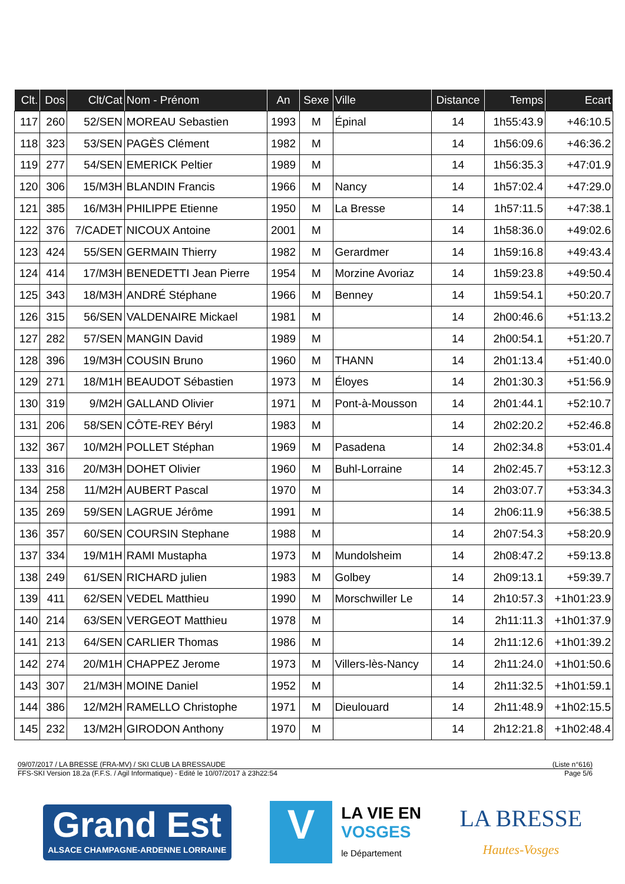| Clt. | Dos | Clt/Cat | Nom - Prénom | An | Sexe | Ville | Distance | Temps | Ecart |
| --- | --- | --- | --- | --- | --- | --- | --- | --- | --- |
| 117 | 260 | 52/SEN | MOREAU Sebastien | 1993 | M | Épinal | 14 | 1h55:43.9 | +46:10.5 |
| 118 | 323 | 53/SEN | PAGÈS Clément | 1982 | M | | 14 | 1h56:09.6 | +46:36.2 |
| 119 | 277 | 54/SEN | EMERICK Peltier | 1989 | M | | 14 | 1h56:35.3 | +47:01.9 |
| 120 | 306 | 15/M3H | BLANDIN Francis | 1966 | M | Nancy | 14 | 1h57:02.4 | +47:29.0 |
| 121 | 385 | 16/M3H | PHILIPPE Etienne | 1950 | M | La Bresse | 14 | 1h57:11.5 | +47:38.1 |
| 122 | 376 | 7/CADET | NICOUX Antoine | 2001 | M | | 14 | 1h58:36.0 | +49:02.6 |
| 123 | 424 | 55/SEN | GERMAIN Thierry | 1982 | M | Gerardmer | 14 | 1h59:16.8 | +49:43.4 |
| 124 | 414 | 17/M3H | BENEDETTI Jean Pierre | 1954 | M | Morzine Avoriaz | 14 | 1h59:23.8 | +49:50.4 |
| 125 | 343 | 18/M3H | ANDRÉ Stéphane | 1966 | M | Benney | 14 | 1h59:54.1 | +50:20.7 |
| 126 | 315 | 56/SEN | VALDENAIRE Mickael | 1981 | M | | 14 | 2h00:46.6 | +51:13.2 |
| 127 | 282 | 57/SEN | MANGIN David | 1989 | M | | 14 | 2h00:54.1 | +51:20.7 |
| 128 | 396 | 19/M3H | COUSIN Bruno | 1960 | M | THANN | 14 | 2h01:13.4 | +51:40.0 |
| 129 | 271 | 18/M1H | BEAUDOT Sébastien | 1973 | M | Éloyes | 14 | 2h01:30.3 | +51:56.9 |
| 130 | 319 | 9/M2H | GALLAND Olivier | 1971 | M | Pont-à-Mousson | 14 | 2h01:44.1 | +52:10.7 |
| 131 | 206 | 58/SEN | CÔTE-REY Béryl | 1983 | M | | 14 | 2h02:20.2 | +52:46.8 |
| 132 | 367 | 10/M2H | POLLET Stéphan | 1969 | M | Pasadena | 14 | 2h02:34.8 | +53:01.4 |
| 133 | 316 | 20/M3H | DOHET Olivier | 1960 | M | Buhl-Lorraine | 14 | 2h02:45.7 | +53:12.3 |
| 134 | 258 | 11/M2H | AUBERT Pascal | 1970 | M | | 14 | 2h03:07.7 | +53:34.3 |
| 135 | 269 | 59/SEN | LAGRUE Jérôme | 1991 | M | | 14 | 2h06:11.9 | +56:38.5 |
| 136 | 357 | 60/SEN | COURSIN Stephane | 1988 | M | | 14 | 2h07:54.3 | +58:20.9 |
| 137 | 334 | 19/M1H | RAMI Mustapha | 1973 | M | Mundolsheim | 14 | 2h08:47.2 | +59:13.8 |
| 138 | 249 | 61/SEN | RICHARD julien | 1983 | M | Golbey | 14 | 2h09:13.1 | +59:39.7 |
| 139 | 411 | 62/SEN | VEDEL Matthieu | 1990 | M | Morschwiller Le | 14 | 2h10:57.3 | +1h01:23.9 |
| 140 | 214 | 63/SEN | VERGEOT Matthieu | 1978 | M | | 14 | 2h11:11.3 | +1h01:37.9 |
| 141 | 213 | 64/SEN | CARLIER Thomas | 1986 | M | | 14 | 2h11:12.6 | +1h01:39.2 |
| 142 | 274 | 20/M1H | CHAPPEZ Jerome | 1973 | M | Villers-lès-Nancy | 14 | 2h11:24.0 | +1h01:50.6 |
| 143 | 307 | 21/M3H | MOINE Daniel | 1952 | M | | 14 | 2h11:32.5 | +1h01:59.1 |
| 144 | 386 | 12/M2H | RAMELLO Christophe | 1971 | M | Dieulouard | 14 | 2h11:48.9 | +1h02:15.5 |
| 145 | 232 | 13/M2H | GIRODON Anthony | 1970 | M | | 14 | 2h12:21.8 | +1h02:48.4 |
09/07/2017 / LA BRESSE (FRA-MV) / SKI CLUB LA BRESSAUDE (Liste n°616)
FFS-SKI Version 18.2a (F.F.S. / Agil Informatique) - Edité le 10/07/2017 à 23h22:54 Page 5/6
Grand Est
ALSACE CHAMPAGNE-ARDENNE LORRAINE
V
LA VIE EN
VOSGES
le Département
LA BRESSE
Hautes-Vosges